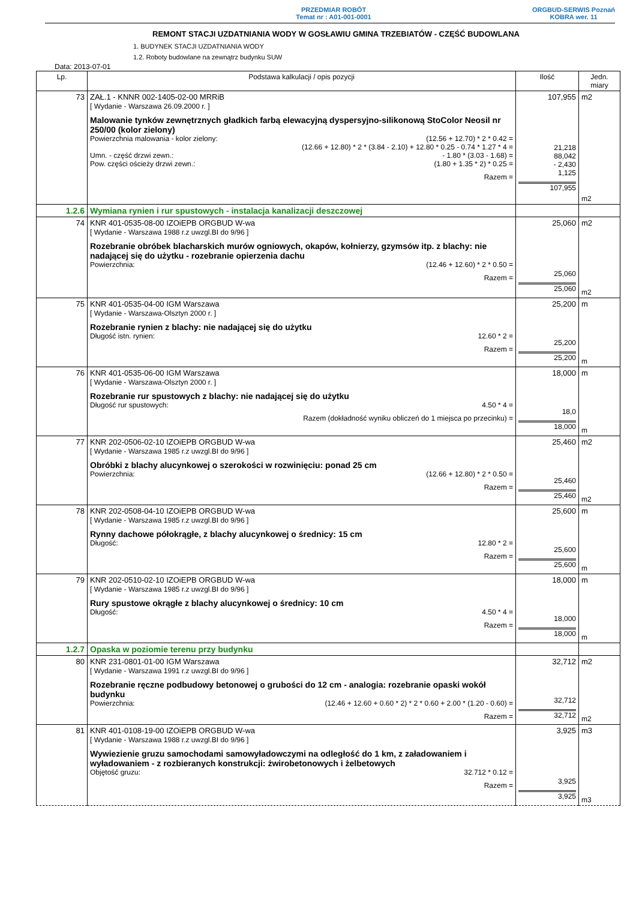PRZEDMIAR ROBÓT
Temat nr : A01-001-0001
ORGBUD-SERWIS Poznań
KOBRA wer. 11
REMONT STACJI UZDATNIANIA WODY W GOSŁAWIU GMINA TRZEBIATÓW - CZĘŚĆ BUDOWLANA
1. BUDYNEK STACJI UZDATNIANIA WODY
1.2. Roboty budowlane na zewnątrz budynku SUW
Data: 2013-07-01
| Lp. | Podstawa kalkulacji / opis pozycji | Ilość | Jedn. miary |
| --- | --- | --- | --- |
| 73 | ZAŁ.1 - KNNR 002-1405-02-00 MRRiB [ Wydanie - Warszawa 26.09.2000 r. ] Malowanie tynków zewnętrznych gładkich farbą elewacyjną dyspersyjno-silikonową StoColor Neosil nr 250/00 (kolor zielony) Powierzchnia malowania - kolor zielony: (12.56 + 12.70) * 2 * 0.42 = (12.66 + 12.80) * 2 * (3.84 - 2.10) + 12.80 * 0.25 - 0.74 * 1.27 * 4 = Umn. - część drzwi zewn.: - 1.80 * (3.03 - 1.68) = Pow. części ościeży drzwi zewn.: (1.80 + 1.35 * 2) * 0.25 = Razem = | 107,955 21,218 88,042 - 2,430 1,125 107,955 | m2 m2 |
| 1.2.6 | Wymiana rynien i rur spustowych - instalacja kanalizacji deszczowej | | |
| 74 | KNR 401-0535-08-00 IZOiEPB ORGBUD W-wa [ Wydanie - Warszawa 1988 r.z uwzgl.BI do 9/96 ] Rozebranie obróbek blacharskich murów ogniowych, okapów, kołnierzy, gzymsów itp. z blachy: nie nadającej się do użytku - rozebranie opierzenia dachu Powierzchnia: (12.46 + 12.60) * 2 * 0.50 = Razem = | 25,060 25,060 25,060 | m2 m2 |
| 75 | KNR 401-0535-04-00 IGM Warszawa [ Wydanie - Warszawa-Olsztyn 2000 r. ] Rozebranie rynien z blachy: nie nadającej się do użytku Długość istn. rynien: 12.60 * 2 = Razem = | 25,200 25,200 25,200 | m m |
| 76 | KNR 401-0535-06-00 IGM Warszawa [ Wydanie - Warszawa-Olsztyn 2000 r. ] Rozebranie rur spustowych z blachy: nie nadającej się do użytku Długość rur spustowych: 4.50 * 4 = Razem (dokładność wyniku obliczeń do 1 miejsca po przecinku) = | 18,000 18,0 18,000 | m m |
| 77 | KNR 202-0506-02-10 IZOiEPB ORGBUD W-wa [ Wydanie - Warszawa 1985 r.z uwzgl.BI do 9/96 ] Obróbki z blachy alucynkowej o szerokości w rozwinięciu: ponad 25 cm Powierzchnia: (12.66 + 12.80) * 2 * 0.50 = Razem = | 25,460 25,460 25,460 | m2 m2 |
| 78 | KNR 202-0508-04-10 IZOiEPB ORGBUD W-wa [ Wydanie - Warszawa 1985 r.z uwzgl.BI do 9/96 ] Rynny dachowe półokrągłe, z blachy alucynkowej o średnicy: 15 cm Długość: 12.80 * 2 = Razem = | 25,600 25,600 25,600 | m m |
| 79 | KNR 202-0510-02-10 IZOiEPB ORGBUD W-wa [ Wydanie - Warszawa 1985 r.z uwzgl.BI do 9/96 ] Rury spustowe okrągłe z blachy alucynkowej o średnicy: 10 cm Długość: 4.50 * 4 = Razem = | 18,000 18,000 18,000 | m m |
| 1.2.7 | Opaska w poziomie terenu przy budynku | | |
| 80 | KNR 231-0801-01-00 IGM Warszawa [ Wydanie - Warszawa 1991 r.z uwzgl.BI do 9/96 ] Rozebranie ręczne podbudowy betonowej o grubości do 12 cm - analogia: rozebranie opaski wokół budynku Powierzchnia: (12.46 + 12.60 + 0.60 * 2) * 2 * 0.60 + 2.00 * (1.20 - 0.60) = Razem = | 32,712 32,712 32,712 | m2 m2 |
| 81 | KNR 401-0108-19-00 IZOiEPB ORGBUD W-wa [ Wydanie - Warszawa 1988 r.z uwzgl.BI do 9/96 ] Wywiezienie gruzu samochodami samowyładowczymi na odległość do 1 km, z załadowaniem i wyładowaniem - z rozbieranych konstrukcji: żwirobetonowych i żelbetowych Objętość gruzu: 32.712 * 0.12 = Razem = | 3,925 3,925 3,925 | m3 m3 |